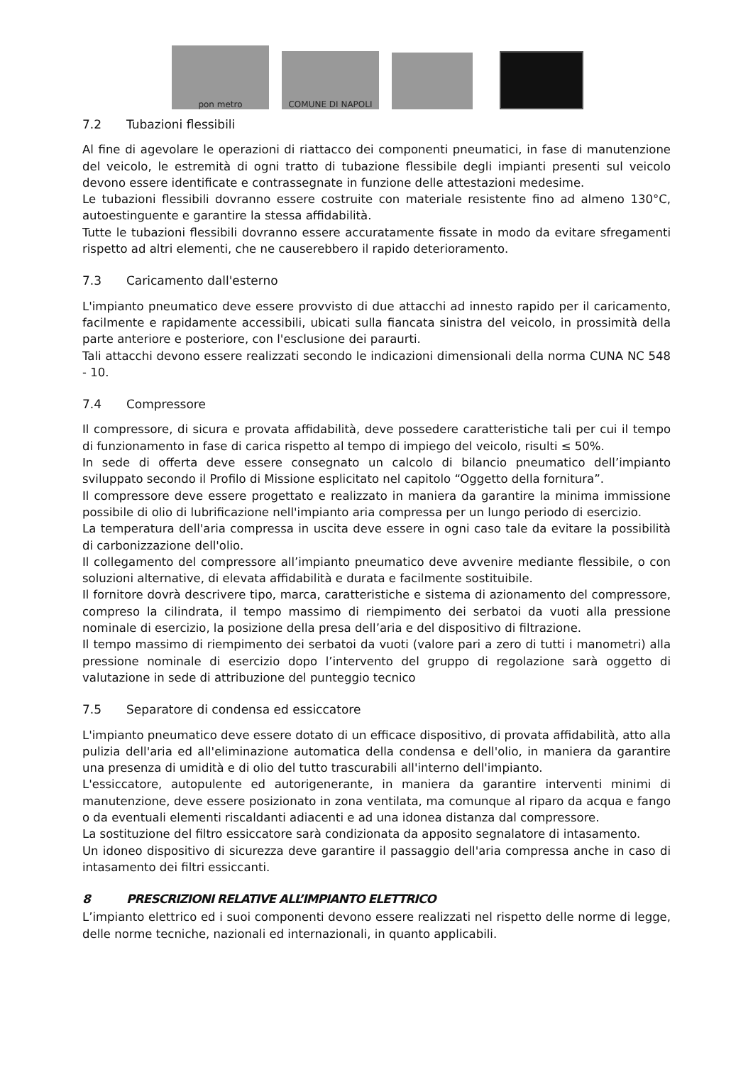pon metro
COMUNE DI NAPOLI
7.2 Tubazioni flessibili
Al fine di agevolare le operazioni di riattacco dei componenti pneumatici, in fase di manutenzione del veicolo, le estremità di ogni tratto di tubazione flessibile degli impianti presenti sul veicolo devono essere identificate e contrassegnate in funzione delle attestazioni medesime.
Le tubazioni flessibili dovranno essere costruite con materiale resistente fino ad almeno 130°C, autoestinguente e garantire la stessa affidabilità.
Tutte le tubazioni flessibili dovranno essere accuratamente fissate in modo da evitare sfregamenti rispetto ad altri elementi, che ne causerebbero il rapido deterioramento.
7.3 Caricamento dall'esterno
L'impianto pneumatico deve essere provvisto di due attacchi ad innesto rapido per il caricamento, facilmente e rapidamente accessibili, ubicati sulla fiancata sinistra del veicolo, in prossimità della parte anteriore e posteriore, con l'esclusione dei paraurti.
Tali attacchi devono essere realizzati secondo le indicazioni dimensionali della norma CUNA NC 548 - 10.
7.4 Compressore
Il compressore, di sicura e provata affidabilità, deve possedere caratteristiche tali per cui il tempo di funzionamento in fase di carica rispetto al tempo di impiego del veicolo, risulti ≤ 50%.
In sede di offerta deve essere consegnato un calcolo di bilancio pneumatico dell’impianto sviluppato secondo il Profilo di Missione esplicitato nel capitolo “Oggetto della fornitura”.
Il compressore deve essere progettato e realizzato in maniera da garantire la minima immissione possibile di olio di lubrificazione nell'impianto aria compressa per un lungo periodo di esercizio.
La temperatura dell'aria compressa in uscita deve essere in ogni caso tale da evitare la possibilità di carbonizzazione dell'olio.
Il collegamento del compressore all’impianto pneumatico deve avvenire mediante flessibile, o con soluzioni alternative, di elevata affidabilità e durata e facilmente sostituibile.
Il fornitore dovrà descrivere tipo, marca, caratteristiche e sistema di azionamento del compressore, compreso la cilindrata, il tempo massimo di riempimento dei serbatoi da vuoti alla pressione nominale di esercizio, la posizione della presa dell’aria e del dispositivo di filtrazione.
Il tempo massimo di riempimento dei serbatoi da vuoti (valore pari a zero di tutti i manometri) alla pressione nominale di esercizio dopo l’intervento del gruppo di regolazione sarà oggetto di valutazione in sede di attribuzione del punteggio tecnico
7.5 Separatore di condensa ed essiccatore
L'impianto pneumatico deve essere dotato di un efficace dispositivo, di provata affidabilità, atto alla pulizia dell'aria ed all'eliminazione automatica della condensa e dell'olio, in maniera da garantire una presenza di umidità e di olio del tutto trascurabili all'interno dell'impianto.
L'essiccatore, autopulente ed autorigenerante, in maniera da garantire interventi minimi di manutenzione, deve essere posizionato in zona ventilata, ma comunque al riparo da acqua e fango o da eventuali elementi riscaldanti adiacenti e ad una idonea distanza dal compressore.
La sostituzione del filtro essiccatore sarà condizionata da apposito segnalatore di intasamento.
Un idoneo dispositivo di sicurezza deve garantire il passaggio dell'aria compressa anche in caso di intasamento dei filtri essiccanti.
8 PRESCRIZIONI RELATIVE ALL’IMPIANTO ELETTRICO
L’impianto elettrico ed i suoi componenti devono essere realizzati nel rispetto delle norme di legge, delle norme tecniche, nazionali ed internazionali, in quanto applicabili.